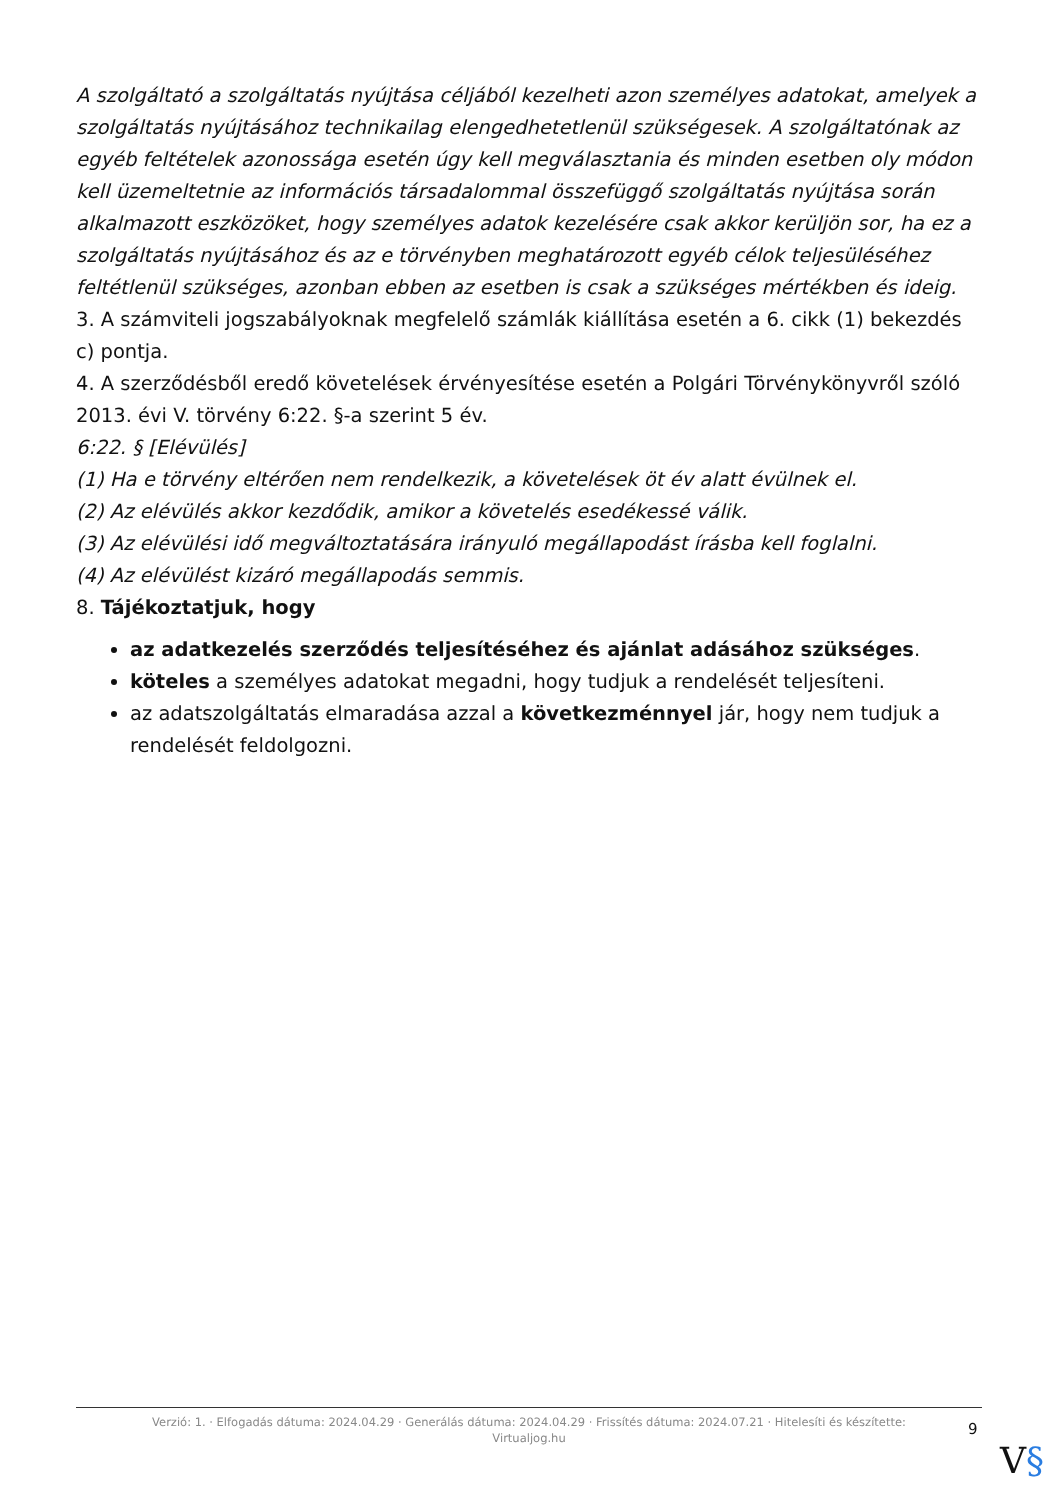A szolgáltató a szolgáltatás nyújtása céljából kezelheti azon személyes adatokat, amelyek a szolgáltatás nyújtásához technikailag elengedhetetlenül szükségesek. A szolgáltatónak az egyéb feltételek azonossága esetén úgy kell megválasztania és minden esetben oly módon kell üzemeltetnie az információs társadalommal összefüggő szolgáltatás nyújtása során alkalmazott eszközöket, hogy személyes adatok kezelésére csak akkor kerüljön sor, ha ez a szolgáltatás nyújtásához és az e törvényben meghatározott egyéb célok teljesüléséhez feltétlenül szükséges, azonban ebben az esetben is csak a szükséges mértékben és ideig.
3. A számviteli jogszabályoknak megfelelő számlák kiállítása esetén a 6. cikk (1) bekezdés c) pontja.
4. A szerződésből eredő követelések érvényesítése esetén a Polgári Törvénykönyvről szóló 2013. évi V. törvény 6:22. §-a szerint 5 év.
6:22. § [Elévülés]
(1) Ha e törvény eltérően nem rendelkezik, a követelések öt év alatt évülnek el.
(2) Az elévülés akkor kezdődik, amikor a követelés esedékessé válik.
(3) Az elévülési idő megváltoztatására irányuló megállapodást írásba kell foglalni.
(4) Az elévülést kizáró megállapodás semmis.
8. Tájékoztatjuk, hogy
az adatkezelés szerződés teljesítéséhez és ajánlat adásához szükséges.
köteles a személyes adatokat megadni, hogy tudjuk a rendelését teljesíteni.
az adatszolgáltatás elmaradása azzal a következménnyel jár, hogy nem tudjuk a rendelését feldolgozni.
Verzió: 1. · Elfogadás dátuma: 2024.04.29 · Generálás dátuma: 2024.04.29 · Frissítés dátuma: 2024.07.21 · Hitelesíti és készítette:
Virtualjog.hu
9
V§